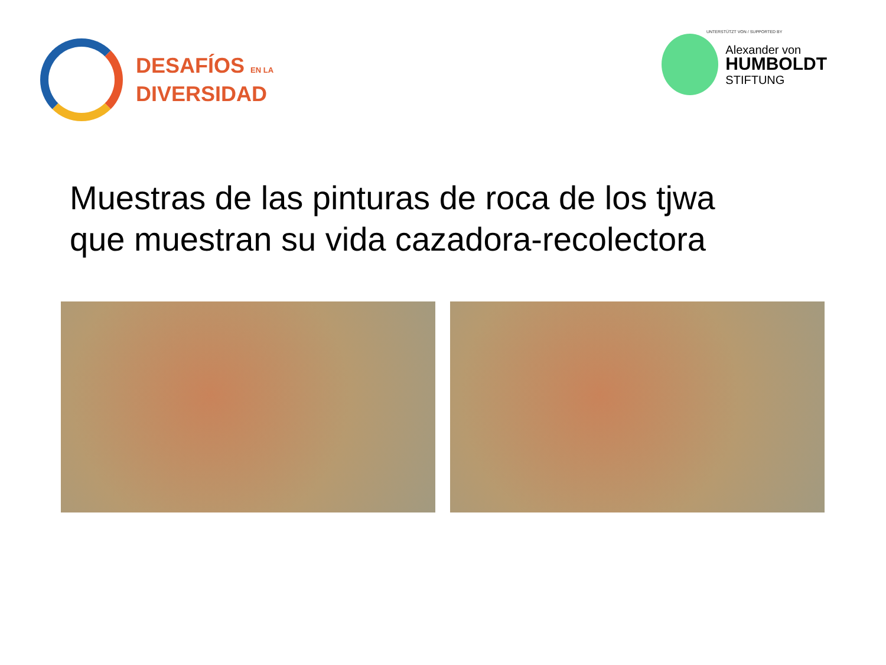DESAFÍOS EN LA
DIVERSIDAD
UNTERSTÜTZT VON / SUPPORTED BY
Alexander von
HUMBOLDT
STIFTUNG
Muestras de las pinturas de roca de los tjwa
que muestran su vida cazadora-recolectora